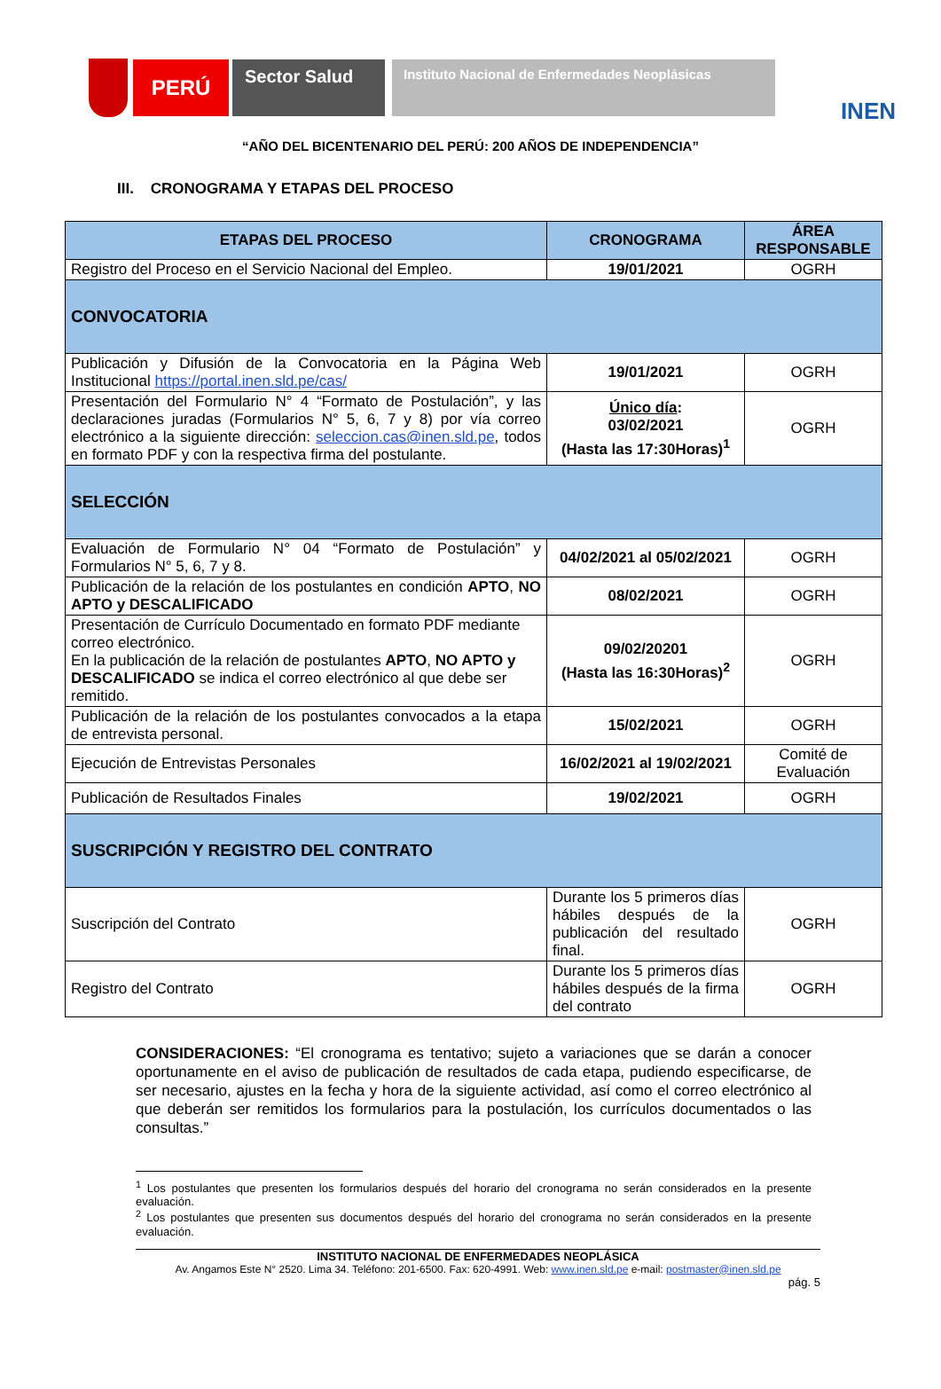PERÚ
Sector Salud
Instituto Nacional de Enfermedades Neoplásicas
INEN
“AÑO DEL BICENTENARIO DEL PERÚ: 200 AÑOS DE INDEPENDENCIA”
III. CRONOGRAMA Y ETAPAS DEL PROCESO
| ETAPAS DEL PROCESO | CRONOGRAMA | ÁREA RESPONSABLE |
| --- | --- | --- |
| Registro del Proceso en el Servicio Nacional del Empleo. | 19/01/2021 | OGRH |
| CONVOCATORIA | | |
| Publicación y Difusión de la Convocatoria en la Página Web Institucional https://portal.inen.sld.pe/cas/ | 19/01/2021 | OGRH |
| Presentación del Formulario N° 4 “Formato de Postulación”, y las declaraciones juradas (Formularios N° 5, 6, 7 y 8) por vía correo electrónico a la siguiente dirección: seleccion.cas@inen.sld.pe , todos en formato PDF y con la respectiva firma del postulante. | Único día : 03/02/2021 (Hasta las 17:30Horas)<sup>1</sup> | OGRH |
| SELECCIÓN | | |
| Evaluación de Formulario N° 04 “Formato de Postulación” y Formularios N° 5, 6, 7 y 8. | 04/02/2021 al 05/02/2021 | OGRH |
| Publicación de la relación de los postulantes en condición APTO , NO APTO y DESCALIFICADO | 08/02/2021 | OGRH |
| Presentación de Currículo Documentado en formato PDF mediante correo electrónico. En la publicación de la relación de postulantes APTO , NO APTO y DESCALIFICADO se indica el correo electrónico al que debe ser remitido. | 09/02/20201 (Hasta las 16:30Horas)<sup>2</sup> | OGRH |
| Publicación de la relación de los postulantes convocados a la etapa de entrevista personal. | 15/02/2021 | OGRH |
| Ejecución de Entrevistas Personales | 16/02/2021 al 19/02/2021 | Comité de Evaluación |
| Publicación de Resultados Finales | 19/02/2021 | OGRH |
| SUSCRIPCIÓN Y REGISTRO DEL CONTRATO | | |
| Suscripción del Contrato | Durante los 5 primeros días hábiles después de la publicación del resultado final. | OGRH |
| Registro del Contrato | Durante los 5 primeros días hábiles después de la firma del contrato | OGRH |
CONSIDERACIONES: “El cronograma es tentativo; sujeto a variaciones que se darán a conocer oportunamente en el aviso de publicación de resultados de cada etapa, pudiendo especificarse, de ser necesario, ajustes en la fecha y hora de la siguiente actividad, así como el correo electrónico al que deberán ser remitidos los formularios para la postulación, los currículos documentados o las consultas.”
<sup>1</sup> Los postulantes que presenten los formularios después del horario del cronograma no serán considerados en la presente evaluación.
<sup>2</sup> Los postulantes que presenten sus documentos después del horario del cronograma no serán considerados en la presente evaluación.
INSTITUTO NACIONAL DE ENFERMEDADES NEOPLÁSICA
Av. Angamos Este N° 2520. Lima 34. Teléfono: 201-6500. Fax: 620-4991. Web: www.inen.sld.pe e-mail: postmaster@inen.sld.pe
pág. 5